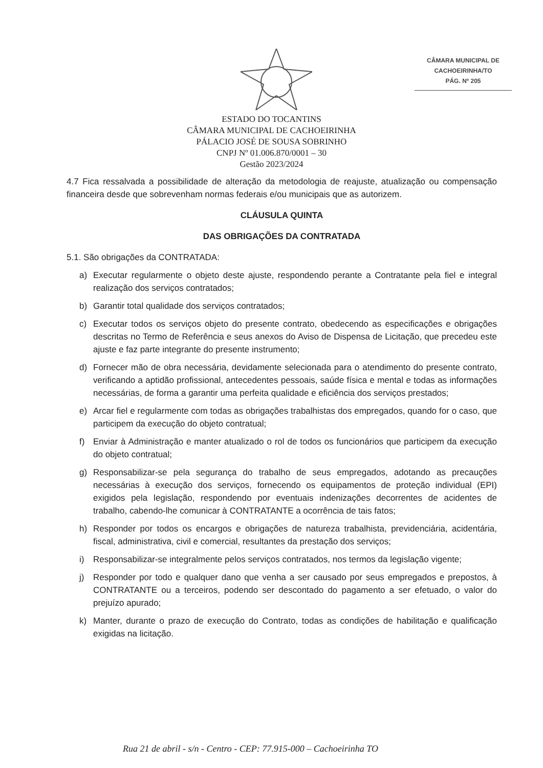CÂMARA MUNICIPAL DE
CACHOEIRINHA/TO
PÁG. Nº 205
ESTADO DO TOCANTINS
CÂMARA MUNICIPAL DE CACHOEIRINHA
PÁLACIO JOSÉ DE SOUSA SOBRINHO
CNPJ Nº 01.006.870/0001 – 30
Gestão 2023/2024
4.7 Fica ressalvada a possibilidade de alteração da metodologia de reajuste, atualização ou compensação financeira desde que sobrevenham normas federais e/ou municipais que as autorizem.
CLÁUSULA QUINTA
DAS OBRIGAÇÕES DA CONTRATADA
5.1. São obrigações da CONTRATADA:
a) Executar regularmente o objeto deste ajuste, respondendo perante a Contratante pela fiel e integral realização dos serviços contratados;
b) Garantir total qualidade dos serviços contratados;
c) Executar todos os serviços objeto do presente contrato, obedecendo as especificações e obrigações descritas no Termo de Referência e seus anexos do Aviso de Dispensa de Licitação, que precedeu este ajuste e faz parte integrante do presente instrumento;
d) Fornecer mão de obra necessária, devidamente selecionada para o atendimento do presente contrato, verificando a aptidão profissional, antecedentes pessoais, saúde física e mental e todas as informações necessárias, de forma a garantir uma perfeita qualidade e eficiência dos serviços prestados;
e) Arcar fiel e regularmente com todas as obrigações trabalhistas dos empregados, quando for o caso, que participem da execução do objeto contratual;
f) Enviar à Administração e manter atualizado o rol de todos os funcionários que participem da execução do objeto contratual;
g) Responsabilizar-se pela segurança do trabalho de seus empregados, adotando as precauções necessárias à execução dos serviços, fornecendo os equipamentos de proteção individual (EPI) exigidos pela legislação, respondendo por eventuais indenizações decorrentes de acidentes de trabalho, cabendo-lhe comunicar à CONTRATANTE a ocorrência de tais fatos;
h) Responder por todos os encargos e obrigações de natureza trabalhista, previdenciária, acidentária, fiscal, administrativa, civil e comercial, resultantes da prestação dos serviços;
i) Responsabilizar-se integralmente pelos serviços contratados, nos termos da legislação vigente;
j) Responder por todo e qualquer dano que venha a ser causado por seus empregados e prepostos, à CONTRATANTE ou a terceiros, podendo ser descontado do pagamento a ser efetuado, o valor do prejuízo apurado;
k) Manter, durante o prazo de execução do Contrato, todas as condições de habilitação e qualificação exigidas na licitação.
Rua 21 de abril - s/n - Centro - CEP: 77.915-000 – Cachoeirinha TO